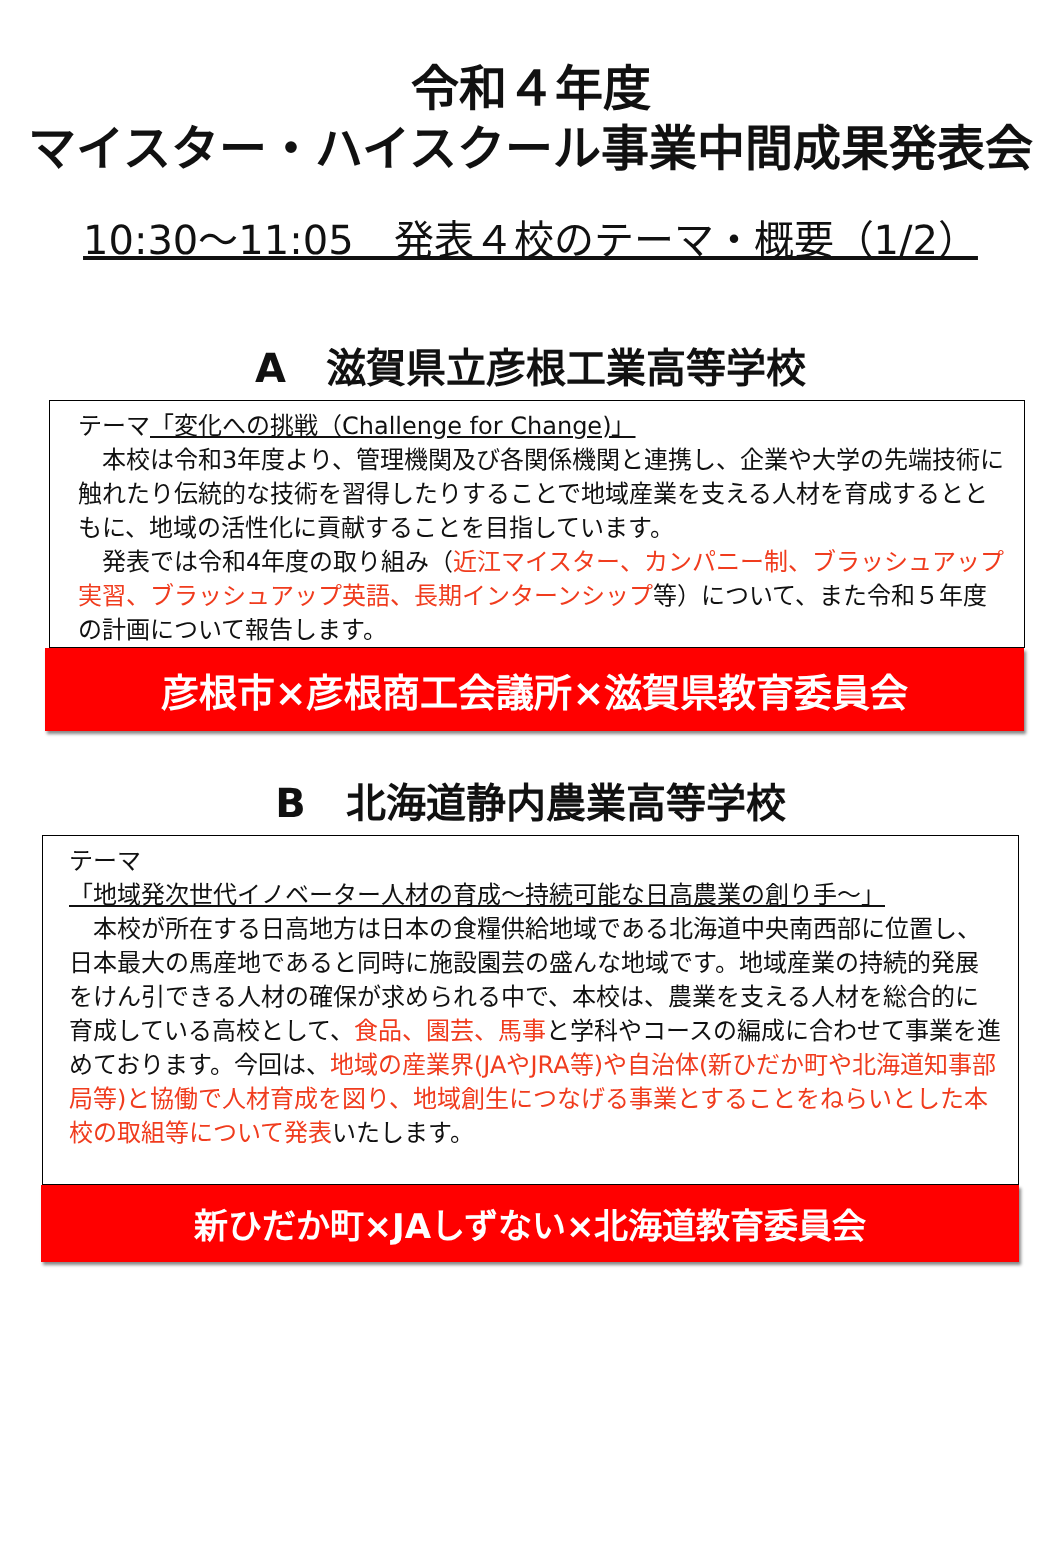令和４年度
マイスター・ハイスクール事業中間成果発表会
10:30～11:05　発表４校のテーマ・概要（1/2）
A　滋賀県立彦根工業高等学校
テーマ「変化への挑戦（Challenge for Change)」
　本校は令和3年度より、管理機関及び各関係機関と連携し、企業や大学の先端技術に触れたり伝統的な技術を習得したりすることで地域産業を支える人材を育成するとともに、地域の活性化に貢献することを目指しています。
　発表では令和4年度の取り組み（近江マイスター、カンパニー制、ブラッシュアップ実習、ブラッシュアップ英語、長期インターンシップ等）について、また令和５年度の計画について報告します。
彦根市×彦根商工会議所×滋賀県教育委員会
B　北海道静内農業高等学校
テーマ
「地域発次世代イノベーター人材の育成～持続可能な日高農業の創り手～」
　本校が所在する日高地方は日本の食糧供給地域である北海道中央南西部に位置し、日本最大の馬産地であると同時に施設園芸の盛んな地域です。地域産業の持続的発展をけん引できる人材の確保が求められる中で、本校は、農業を支える人材を総合的に育成している高校として、食品、園芸、馬事と学科やコースの編成に合わせて事業を進めております。今回は、地域の産業界(JAやJRA等)や自治体(新ひだか町や北海道知事部局等)と協働で人材育成を図り、地域創生につなげる事業とすることをねらいとした本校の取組等について発表いたします。
新ひだか町×JAしずない×北海道教育委員会